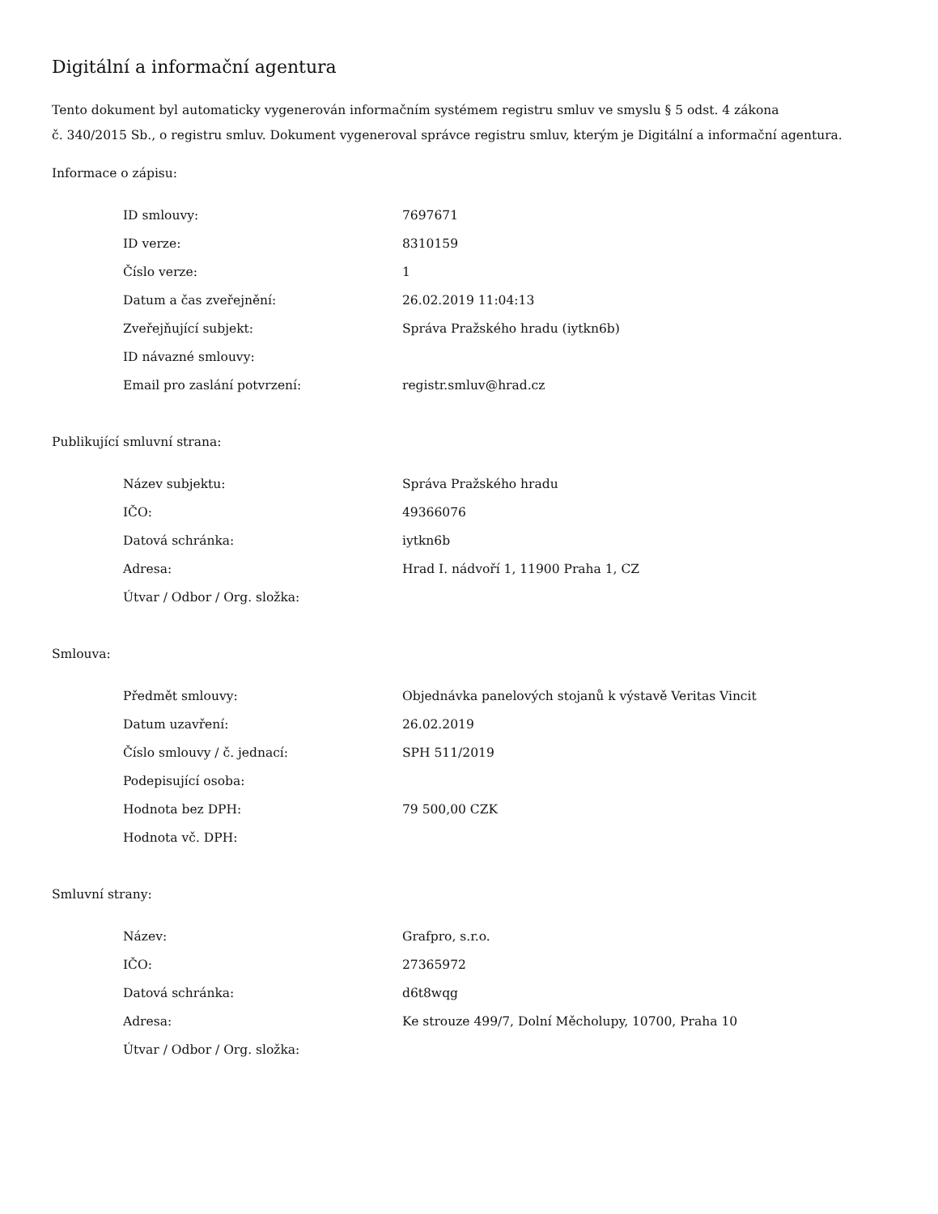Digitální a informační agentura
Tento dokument byl automaticky vygenerován informačním systémem registru smluv ve smyslu § 5 odst. 4 zákona
č. 340/2015 Sb., o registru smluv. Dokument vygeneroval správce registru smluv, kterým je Digitální a informační agentura.
Informace o zápisu:
| ID smlouvy: | 7697671 |
| ID verze: | 8310159 |
| Číslo verze: | 1 |
| Datum a čas zveřejnění: | 26.02.2019 11:04:13 |
| Zveřejňující subjekt: | Správa Pražského hradu (iytkn6b) |
| ID návazné smlouvy: | |
| Email pro zaslání potvrzení: | registr.smluv@hrad.cz |
Publikující smluvní strana:
| Název subjektu: | Správa Pražského hradu |
| IČO: | 49366076 |
| Datová schránka: | iytkn6b |
| Adresa: | Hrad I. nádvoří 1, 11900 Praha 1, CZ |
| Útvar / Odbor / Org. složka: | |
Smlouva:
| Předmět smlouvy: | Objednávka panelových stojanů k výstavě Veritas Vincit |
| Datum uzavření: | 26.02.2019 |
| Číslo smlouvy / č. jednací: | SPH 511/2019 |
| Podepisující osoba: | |
| Hodnota bez DPH: | 79 500,00 CZK |
| Hodnota vč. DPH: | |
Smluvní strany:
| Název: | Grafpro, s.r.o. |
| IČO: | 27365972 |
| Datová schránka: | d6t8wqg |
| Adresa: | Ke strouze 499/7, Dolní Měcholupy, 10700, Praha 10 |
| Útvar / Odbor / Org. složka: | |